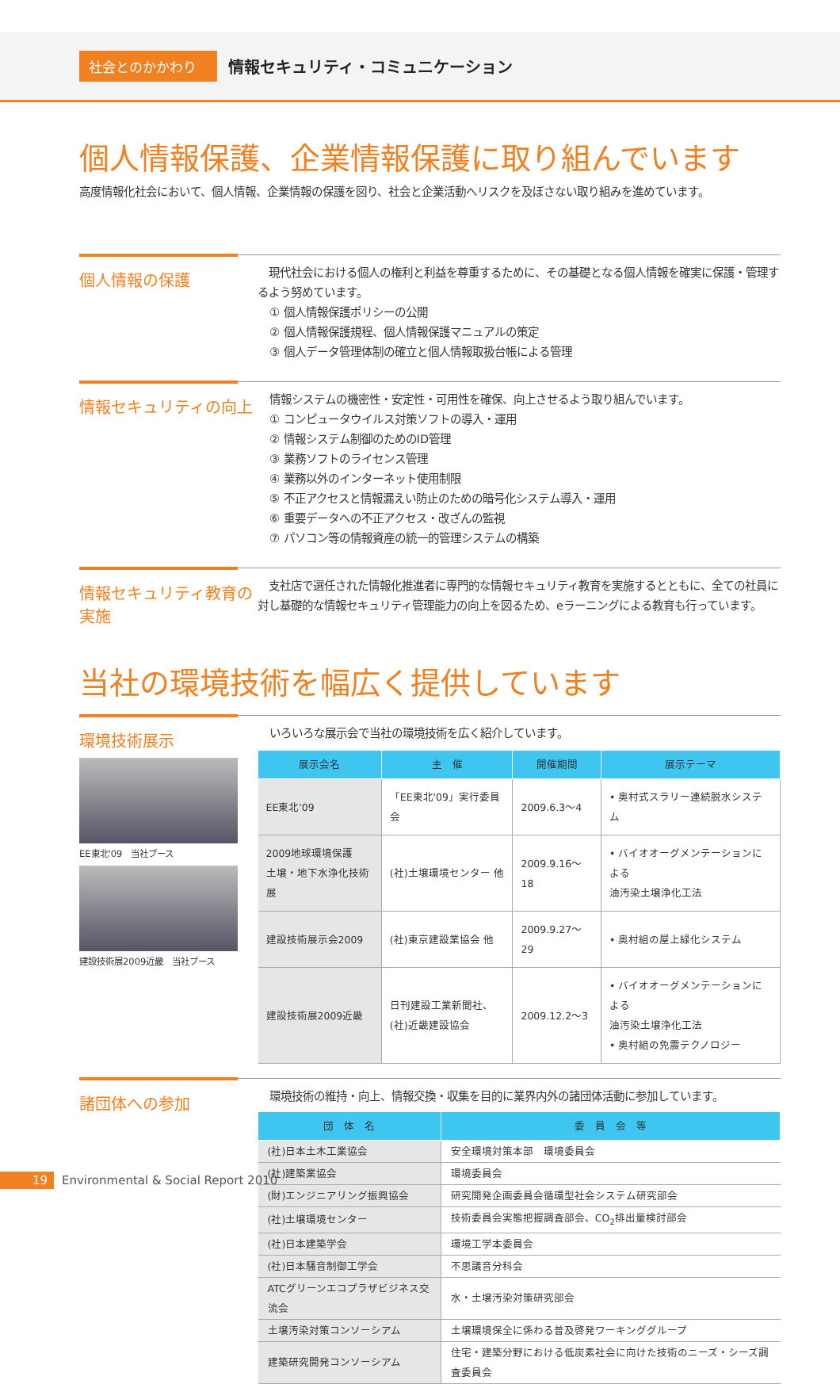社会とのかかわり 情報セキュリティ・コミュニケーション
個人情報保護、企業情報保護に取り組んでいます
高度情報化社会において、個人情報、企業情報の保護を図り、社会と企業活動へリスクを及ぼさない取り組みを進めています。
個人情報の保護
　現代社会における個人の権利と利益を尊重するために、その基礎となる個人情報を確実に保護・管理するよう努めています。
① 個人情報保護ポリシーの公開
② 個人情報保護規程、個人情報保護マニュアルの策定
③ 個人データ管理体制の確立と個人情報取扱台帳による管理
情報セキュリティの向上
情報システムの機密性・安定性・可用性を確保、向上させるよう取り組んでいます。
① コンピュータウイルス対策ソフトの導入・運用
② 情報システム制御のためのID管理
③ 業務ソフトのライセンス管理
④ 業務以外のインターネット使用制限
⑤ 不正アクセスと情報漏えい防止のための暗号化システム導入・運用
⑥ 重要データへの不正アクセス・改ざんの監視
⑦ パソコン等の情報資産の統一的管理システムの構築
情報セキュリティ教育の実施
　支社店で選任された情報化推進者に専門的な情報セキュリティ教育を実施するとともに、全ての社員に対し基礎的な情報セキュリティ管理能力の向上を図るため、eラーニングによる教育も行っています。
当社の環境技術を幅広く提供しています
環境技術展示
EE東北'09　当社ブース
建設技術展2009近畿　当社ブース
いろいろな展示会で当社の環境技術を広く紹介しています。
| 展示会名 | 主 催 | 開催期間 | 展示テーマ |
| --- | --- | --- | --- |
| EE東北'09 | 「EE東北'09」実行委員会 | 2009.6.3～4 | • 奥村式スラリー連続脱水システム |
| 2009地球環境保護 土壌・地下水浄化技術展 | (社)土壌環境センター 他 | 2009.9.16～18 | • バイオオーグメンテーションによる 油汚染土壌浄化工法 |
| 建設技術展示会2009 | (社)東京建設業協会 他 | 2009.9.27～29 | • 奥村組の屋上緑化システム |
| 建設技術展2009近畿 | 日刊建設工業新聞社、 (社)近畿建設協会 | 2009.12.2～3 | • バイオオーグメンテーションによる 油汚染土壌浄化工法 • 奥村組の免震テクノロジー |
諸団体への参加
環境技術の維持・向上、情報交換・収集を目的に業界内外の諸団体活動に参加しています。
| 団 体 名 | 委 員 会 等 |
| --- | --- |
| (社)日本土木工業協会 | 安全環境対策本部 環境委員会 |
| (社)建築業協会 | 環境委員会 |
| (財)エンジニアリング振興協会 | 研究開発企画委員会循環型社会システム研究部会 |
| (社)土壌環境センター | 技術委員会実態把握調査部会、CO<sub>2</sub>排出量検討部会 |
| (社)日本建築学会 | 環境工学本委員会 |
| (社)日本騒音制御工学会 | 不思議音分科会 |
| ATCグリーンエコプラザビジネス交流会 | 水・土壌汚染対策研究部会 |
| 土壌汚染対策コンソーシアム | 土壌環境保全に係わる普及啓発ワーキンググループ |
| 建築研究開発コンソーシアム | 住宅・建築分野における低炭素社会に向けた技術のニーズ・シーズ調査委員会 |
19 Environmental & Social Report 2010